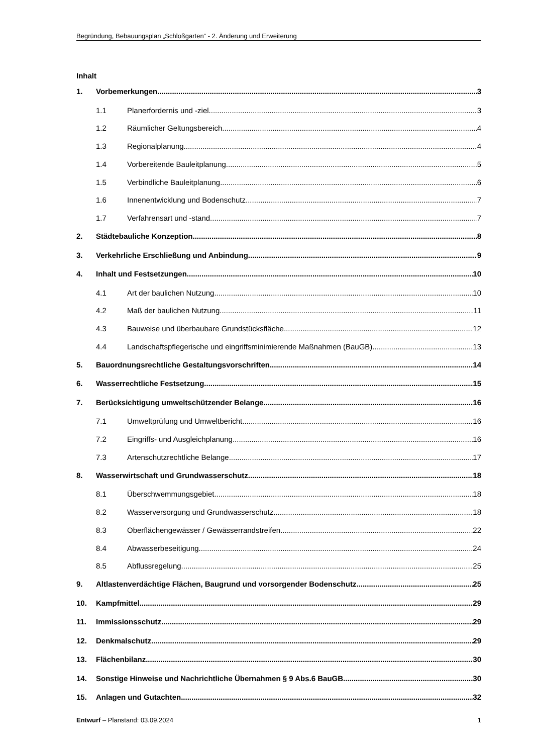Begründung, Bebauungsplan „Schloßgarten“ - 2. Änderung und Erweiterung
Inhalt
1. Vorbemerkungen 3
1.1 Planerfordernis und -ziel 3
1.2 Räumlicher Geltungsbereich 4
1.3 Regionalplanung 4
1.4 Vorbereitende Bauleitplanung 5
1.5 Verbindliche Bauleitplanung 6
1.6 Innenentwicklung und Bodenschutz 7
1.7 Verfahrensart und -stand 7
2. Städtebauliche Konzeption 8
3. Verkehrliche Erschließung und Anbindung 9
4. Inhalt und Festsetzungen 10
4.1 Art der baulichen Nutzung 10
4.2 Maß der baulichen Nutzung 11
4.3 Bauweise und überbaubare Grundstücksfläche 12
4.4 Landschaftspflegerische und eingriffsminimierende Maßnahmen (BauGB) 13
5. Bauordnungsrechtliche Gestaltungsvorschriften 14
6. Wasserrechtliche Festsetzung 15
7. Berücksichtigung umweltschützender Belange 16
7.1 Umweltprüfung und Umweltbericht 16
7.2 Eingriffs- und Ausgleichplanung 16
7.3 Artenschutzrechtliche Belange 17
8. Wasserwirtschaft und Grundwasserschutz 18
8.1 Überschwemmungsgebiet 18
8.2 Wasserversorgung und Grundwasserschutz 18
8.3 Oberflächengewässer / Gewässerrandstreifen 22
8.4 Abwasserbeseitigung 24
8.5 Abflussregelung 25
9. Altlastenverdächtige Flächen, Baugrund und vorsorgender Bodenschutz 25
10. Kampfmittel 29
11. Immissionsschutz 29
12. Denkmalschutz 29
13. Flächenbilanz 30
14. Sonstige Hinweise und Nachrichtliche Übernahmen § 9 Abs.6 BauGB 30
15. Anlagen und Gutachten 32
Entwurf – Planstand: 03.09.2024 1